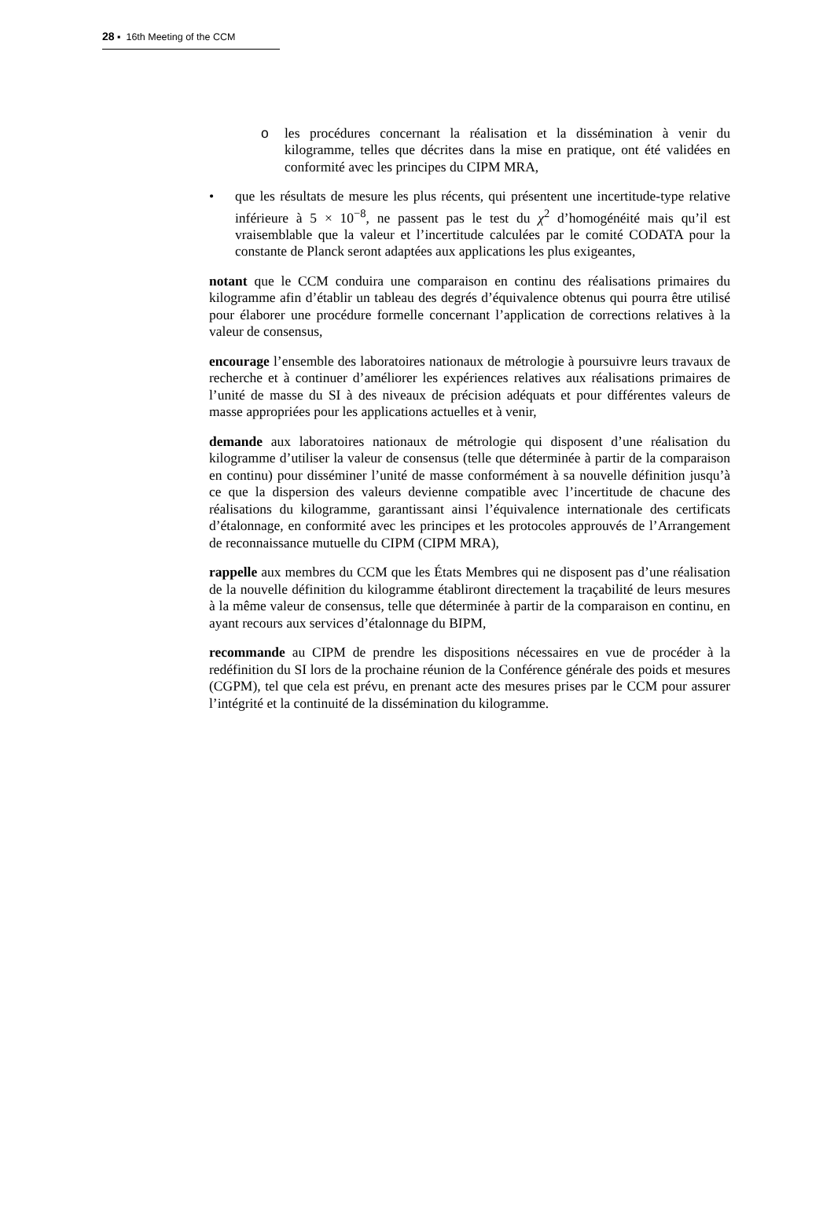28 ▪ 16th Meeting of the CCM
o les procédures concernant la réalisation et la dissémination à venir du kilogramme, telles que décrites dans la mise en pratique, ont été validées en conformité avec les principes du CIPM MRA,
• que les résultats de mesure les plus récents, qui présentent une incertitude-type relative inférieure à 5 × 10<sup>−8</sup>, ne passent pas le test du χ<sup>2</sup> d’homogénéité mais qu’il est vraisemblable que la valeur et l’incertitude calculées par le comité CODATA pour la constante de Planck seront adaptées aux applications les plus exigeantes,
notant que le CCM conduira une comparaison en continu des réalisations primaires du kilogramme afin d’établir un tableau des degrés d’équivalence obtenus qui pourra être utilisé pour élaborer une procédure formelle concernant l’application de corrections relatives à la valeur de consensus,
encourage l’ensemble des laboratoires nationaux de métrologie à poursuivre leurs travaux de recherche et à continuer d’améliorer les expériences relatives aux réalisations primaires de l’unité de masse du SI à des niveaux de précision adéquats et pour différentes valeurs de masse appropriées pour les applications actuelles et à venir,
demande aux laboratoires nationaux de métrologie qui disposent d’une réalisation du kilogramme d’utiliser la valeur de consensus (telle que déterminée à partir de la comparaison en continu) pour disséminer l’unité de masse conformément à sa nouvelle définition jusqu’à ce que la dispersion des valeurs devienne compatible avec l’incertitude de chacune des réalisations du kilogramme, garantissant ainsi l’équivalence internationale des certificats d’étalonnage, en conformité avec les principes et les protocoles approuvés de l’Arrangement de reconnaissance mutuelle du CIPM (CIPM MRA),
rappelle aux membres du CCM que les États Membres qui ne disposent pas d’une réalisation de la nouvelle définition du kilogramme établiront directement la traçabilité de leurs mesures à la même valeur de consensus, telle que déterminée à partir de la comparaison en continu, en ayant recours aux services d’étalonnage du BIPM,
recommande au CIPM de prendre les dispositions nécessaires en vue de procéder à la redéfinition du SI lors de la prochaine réunion de la Conférence générale des poids et mesures (CGPM), tel que cela est prévu, en prenant acte des mesures prises par le CCM pour assurer l’intégrité et la continuité de la dissémination du kilogramme.